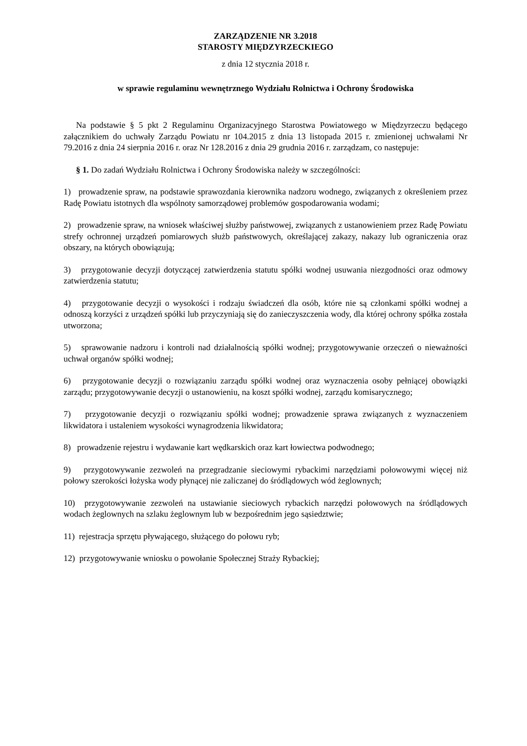ZARZĄDZENIE NR 3.2018
STAROSTY MIĘDZYRZECKIEGO
z dnia 12 stycznia 2018 r.
w sprawie regulaminu wewnętrznego Wydziału Rolnictwa i Ochrony Środowiska
Na podstawie § 5 pkt 2 Regulaminu Organizacyjnego Starostwa Powiatowego w Międzyrzeczu będącego załącznikiem do uchwały Zarządu Powiatu nr 104.2015 z dnia 13 listopada 2015 r. zmienionej uchwałami Nr 79.2016 z dnia 24 sierpnia 2016 r. oraz Nr 128.2016 z dnia 29 grudnia 2016 r. zarządzam, co następuje:
§ 1. Do zadań Wydziału Rolnictwa i Ochrony Środowiska należy w szczególności:
1) prowadzenie spraw, na podstawie sprawozdania kierownika nadzoru wodnego, związanych z określeniem przez Radę Powiatu istotnych dla wspólnoty samorządowej problemów gospodarowania wodami;
2) prowadzenie spraw, na wniosek właściwej służby państwowej, związanych z ustanowieniem przez Radę Powiatu strefy ochronnej urządzeń pomiarowych służb państwowych, określającej zakazy, nakazy lub ograniczenia oraz obszary, na których obowiązują;
3) przygotowanie decyzji dotyczącej zatwierdzenia statutu spółki wodnej usuwania niezgodności oraz odmowy zatwierdzenia statutu;
4) przygotowanie decyzji o wysokości i rodzaju świadczeń dla osób, które nie są członkami spółki wodnej a odnoszą korzyści z urządzeń spółki lub przyczyniają się do zanieczyszczenia wody, dla której ochrony spółka została utworzona;
5) sprawowanie nadzoru i kontroli nad działalnością spółki wodnej; przygotowywanie orzeczeń o nieważności uchwał organów spółki wodnej;
6) przygotowanie decyzji o rozwiązaniu zarządu spółki wodnej oraz wyznaczenia osoby pełniącej obowiązki zarządu; przygotowywanie decyzji o ustanowieniu, na koszt spółki wodnej, zarządu komisarycznego;
7) przygotowanie decyzji o rozwiązaniu spółki wodnej; prowadzenie sprawa związanych z wyznaczeniem likwidatora i ustaleniem wysokości wynagrodzenia likwidatora;
8) prowadzenie rejestru i wydawanie kart wędkarskich oraz kart łowiectwa podwodnego;
9) przygotowywanie zezwoleń na przegradzanie sieciowymi rybackimi narzędziami połowowymi więcej niż połowy szerokości łożyska wody płynącej nie zaliczanej do śródlądowych wód żeglownych;
10) przygotowywanie zezwoleń na ustawianie sieciowych rybackich narzędzi połowowych na śródlądowych wodach żeglownych na szlaku żeglownym lub w bezpośrednim jego sąsiedztwie;
11) rejestracja sprzętu pływającego, służącego do połowu ryb;
12) przygotowywanie wniosku o powołanie Społecznej Straży Rybackiej;